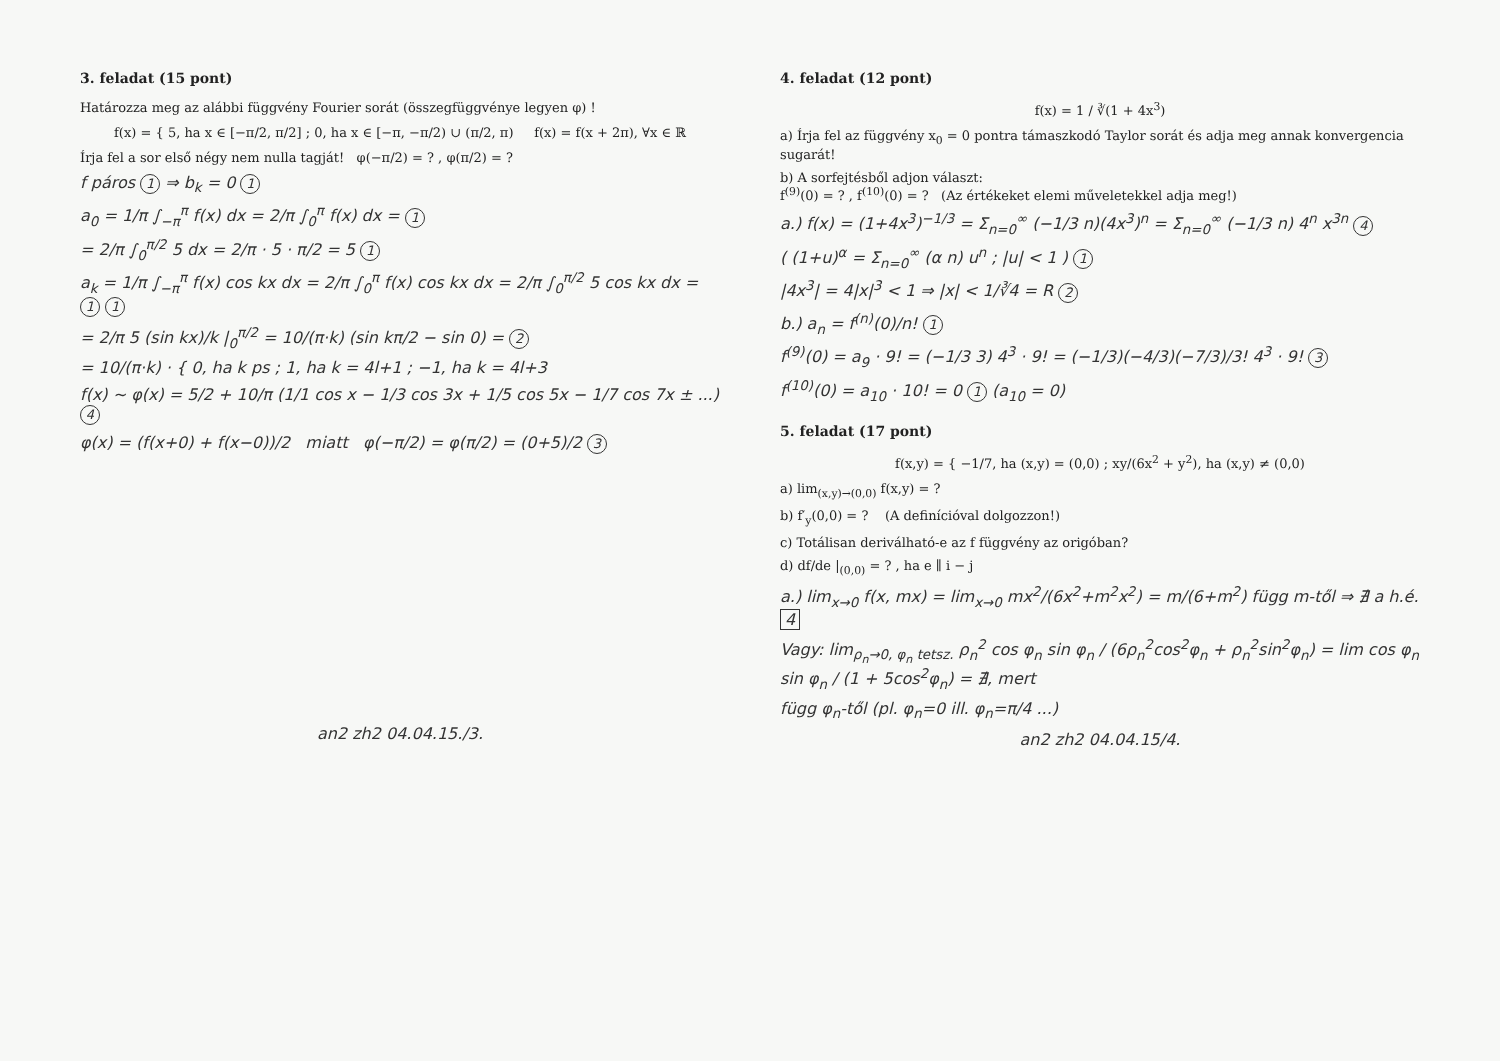3. feladat (15 pont)
Határozza meg az alábbi függvény Fourier sorát (összegfüggvénye legyen φ) !
f(x) = { 5, ha x ∈ [−π/2, π/2] ; 0, ha x ∈ [−π, −π/2) ∪ (π/2, π) f(x) = f(x + 2π), ∀x ∈ ℝ
Írja fel a sor első négy nem nulla tagját! φ(−π/2) = ? , φ(π/2) = ?
f páros 1 ⇒ b<sub>k</sub> = 0 1
a<sub>0</sub> = 1/π ∫<sub>−π</sub><sup>π</sup> f(x) dx = 2/π ∫<sub>0</sub><sup>π</sup> f(x) dx = 1
= 2/π ∫<sub>0</sub><sup>π/2</sup> 5 dx = 2/π · 5 · π/2 = 5 1
a<sub>k</sub> = 1/π ∫<sub>−π</sub><sup>π</sup> f(x) cos kx dx = 2/π ∫<sub>0</sub><sup>π</sup> f(x) cos kx dx = 2/π ∫<sub>0</sub><sup>π/2</sup> 5 cos kx dx = 1 1
= 2/π 5 (sin kx)/k |<sub>0</sub><sup>π/2</sup> = 10/(π·k) (sin kπ/2 − sin 0) = 2
= 10/(π·k) · { 0, ha k ps ; 1, ha k = 4l+1 ; −1, ha k = 4l+3
f(x) ~ φ(x) = 5/2 + 10/π (1/1 cos x − 1/3 cos 3x + 1/5 cos 5x − 1/7 cos 7x ± ...) 4
φ(x) = (f(x+0) + f(x−0))/2 miatt φ(−π/2) = φ(π/2) = (0+5)/2 3
an2 zh2 04.04.15./3.
4. feladat (12 pont)
f(x) = 1 / ∛(1 + 4x<sup>3</sup>)
a) Írja fel az függvény x<sub>0</sub> = 0 pontra támaszkodó Taylor sorát és adja meg annak konvergencia sugarát!
b) A sorfejtésből adjon választ:
f<sup>(9)</sup>(0) = ? , f<sup>(10)</sup>(0) = ? (Az értékeket elemi műveletekkel adja meg!)
a.) f(x) = (1+4x<sup>3</sup>)<sup>−1/3</sup> = Σ<sub>n=0</sub><sup>∞</sup> (−1/3 n)(4x<sup>3</sup>)<sup>n</sup> = Σ<sub>n=0</sub><sup>∞</sup> (−1/3 n) 4<sup>n</sup> x<sup>3n</sup> 4
( (1+u)<sup>α</sup> = Σ<sub>n=0</sub><sup>∞</sup> (α n) u<sup>n</sup> ; |u| < 1 ) 1
|4x<sup>3</sup>| = 4|x|<sup>3</sup> < 1 ⇒ |x| < 1/∛4 = R 2
b.) a<sub>n</sub> = f<sup>(n)</sup>(0)/n! 1
f<sup>(9)</sup>(0) = a<sub>9</sub> · 9! = (−1/3 3) 4<sup>3</sup> · 9! = (−1/3)(−4/3)(−7/3)/3! 4<sup>3</sup> · 9! 3
f<sup>(10)</sup>(0) = a<sub>10</sub> · 10! = 0 1 (a<sub>10</sub> = 0)
5. feladat (17 pont)
f(x,y) = { −1/7, ha (x,y) = (0,0) ; xy/(6x<sup>2</sup> + y<sup>2</sup>), ha (x,y) ≠ (0,0)
a) lim<sub>(x,y)→(0,0)</sub> f(x,y) = ?
b) f′<sub>y</sub>(0,0) = ? (A definícióval dolgozzon!)
c) Totálisan deriválható-e az f függvény az origóban?
d) df/de |<sub>(0,0)</sub> = ? , ha e ∥ i − j
a.) lim<sub>x→0</sub> f(x, mx) = lim<sub>x→0</sub> mx<sup>2</sup>/(6x<sup>2</sup>+m<sup>2</sup>x<sup>2</sup>) = m/(6+m<sup>2</sup>) függ m-től ⇒ ∄ a h.é. 4
Vagy: lim<sub>ρ<sub>n</sub>→0, φ<sub>n</sub> tetsz.</sub> ρ<sub>n</sub><sup>2</sup> cos φ<sub>n</sub> sin φ<sub>n</sub> / (6ρ<sub>n</sub><sup>2</sup>cos<sup>2</sup>φ<sub>n</sub> + ρ<sub>n</sub><sup>2</sup>sin<sup>2</sup>φ<sub>n</sub>) = lim cos φ<sub>n</sub> sin φ<sub>n</sub> / (1 + 5cos<sup>2</sup>φ<sub>n</sub>) = ∄, mert
függ φ<sub>n</sub>-től (pl. φ<sub>n</sub>=0 ill. φ<sub>n</sub>=π/4 ...)
an2 zh2 04.04.15/4.